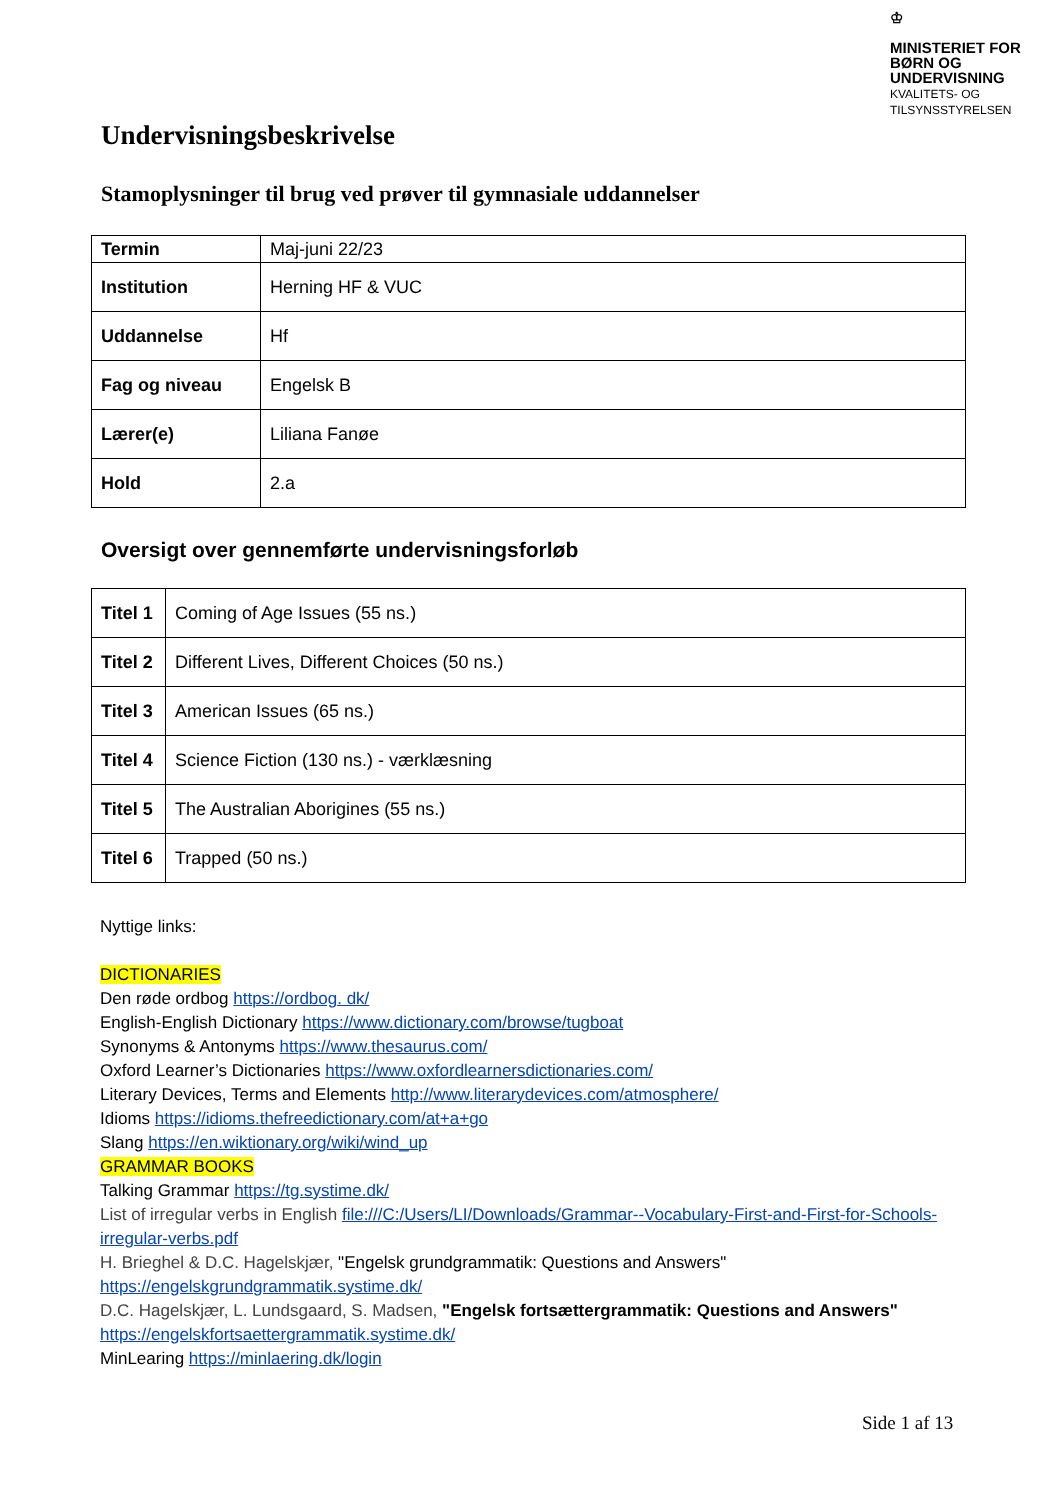♔
MINISTERIET FOR
BØRN OG
UNDERVISNING
KVALITETS- OG
TILSYNSSTYRELSEN
Undervisningsbeskrivelse
Stamoplysninger til brug ved prøver til gymnasiale uddannelser
| Termin | Maj-juni 22/23 |
| Institution | Herning HF & VUC |
| Uddannelse | Hf |
| Fag og niveau | Engelsk B |
| Lærer(e) | Liliana Fanøe |
| Hold | 2.a |
Oversigt over gennemførte undervisningsforløb
| Titel 1 | Coming of Age Issues (55 ns.) |
| Titel 2 | Different Lives, Different Choices (50 ns.) |
| Titel 3 | American Issues (65 ns.) |
| Titel 4 | Science Fiction (130 ns.) - værklæsning |
| Titel 5 | The Australian Aborigines (55 ns.) |
| Titel 6 | Trapped (50 ns.) |
Nyttige links:
DICTIONARIES
Den røde ordbog https://ordbog. dk/
English-English Dictionary https://www.dictionary.com/browse/tugboat
Synonyms & Antonyms https://www.thesaurus.com/
Oxford Learner’s Dictionaries https://www.oxfordlearnersdictionaries.com/
Literary Devices, Terms and Elements http://www.literarydevices.com/atmosphere/
Idioms https://idioms.thefreedictionary.com/at+a+go
Slang https://en.wiktionary.org/wiki/wind_up
GRAMMAR BOOKS
Talking Grammar https://tg.systime.dk/
List of irregular verbs in English file:///C:/Users/LI/Downloads/Grammar--Vocabulary-First-and-First-for-Schools-irregular-verbs.pdf
H. Brieghel & D.C. Hagelskjær, "Engelsk grundgrammatik: Questions and Answers"
https://engelskgrundgrammatik.systime.dk/
D.C. Hagelskjær, L. Lundsgaard, S. Madsen, "Engelsk fortsættergrammatik: Questions and Answers"
https://engelskfortsaettergrammatik.systime.dk/
MinLearing https://minlaering.dk/login
Side 1 af 13